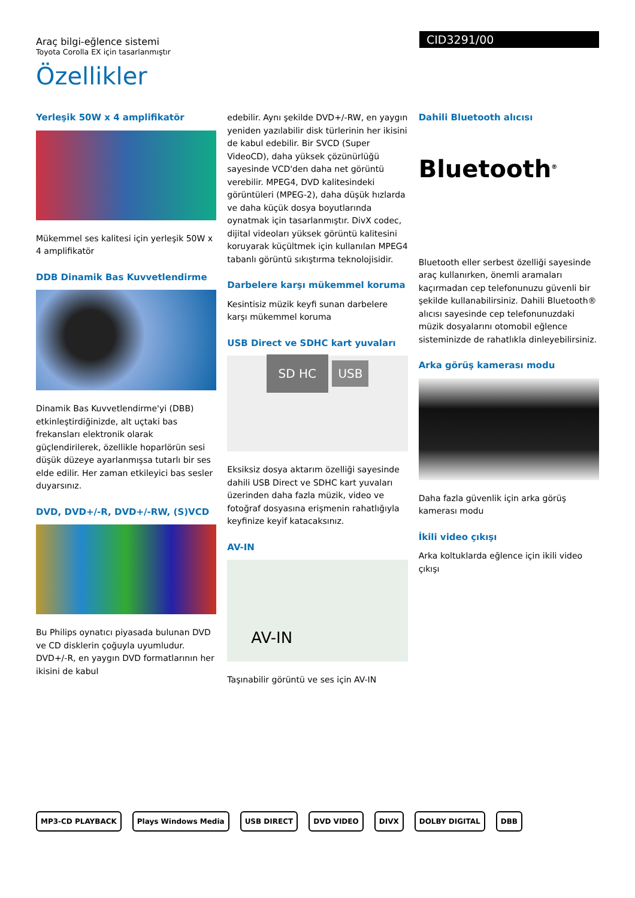CID3291/00
Araç bilgi-eğlence sistemi
Toyota Corolla EX için tasarlanmıştır
Özellikler
Yerleşik 50W x 4 amplifikatör
Mükemmel ses kalitesi için yerleşik 50W x 4 amplifikatör
DDB Dinamik Bas Kuvvetlendirme
Dinamik Bas Kuvvetlendirme'yi (DBB) etkinleştirdiğinizde, alt uçtaki bas frekansları elektronik olarak güçlendirilerek, özellikle hoparlörün sesi düşük düzeye ayarlanmışsa tutarlı bir ses elde edilir. Her zaman etkileyici bas sesler duyarsınız.
DVD, DVD+/-R, DVD+/-RW, (S)VCD
Bu Philips oynatıcı piyasada bulunan DVD ve CD disklerin çoğuyla uyumludur. DVD+/-R, en yaygın DVD formatlarının her ikisini de kabul
edebilir. Aynı şekilde DVD+/-RW, en yaygın yeniden yazılabilir disk türlerinin her ikisini de kabul edebilir. Bir SVCD (Super VideoCD), daha yüksek çözünürlüğü sayesinde VCD'den daha net görüntü verebilir. MPEG4, DVD kalitesindeki görüntüleri (MPEG-2), daha düşük hızlarda ve daha küçük dosya boyutlarında oynatmak için tasarlanmıştır. DivX codec, dijital videoları yüksek görüntü kalitesini koruyarak küçültmek için kullanılan MPEG4 tabanlı görüntü sıkıştırma teknolojisidir.
Darbelere karşı mükemmel koruma
Kesintisiz müzik keyfi sunan darbelere karşı mükemmel koruma
USB Direct ve SDHC kart yuvaları
SD HC USB
Eksiksiz dosya aktarım özelliği sayesinde dahili USB Direct ve SDHC kart yuvaları üzerinden daha fazla müzik, video ve fotoğraf dosyasına erişmenin rahatlığıyla keyfinize keyif katacaksınız.
AV-IN
AV-IN
Taşınabilir görüntü ve ses için AV-IN
Dahili Bluetooth alıcısı
Bluetooth<sup>®</sup>
Bluetooth eller serbest özelliği sayesinde araç kullanırken, önemli aramaları kaçırmadan cep telefonunuzu güvenli bir şekilde kullanabilirsiniz. Dahili Bluetooth® alıcısı sayesinde cep telefonunuzdaki müzik dosyalarını otomobil eğlence sisteminizde de rahatlıkla dinleyebilirsiniz.
Arka görüş kamerası modu
Daha fazla güvenlik için arka görüş kamerası modu
İkili video çıkışı
Arka koltuklarda eğlence için ikili video çıkışı
MP3-CD PLAYBACK Plays Windows Media USB DIRECT DVD VIDEO DIVX DOLBY DIGITAL DBB